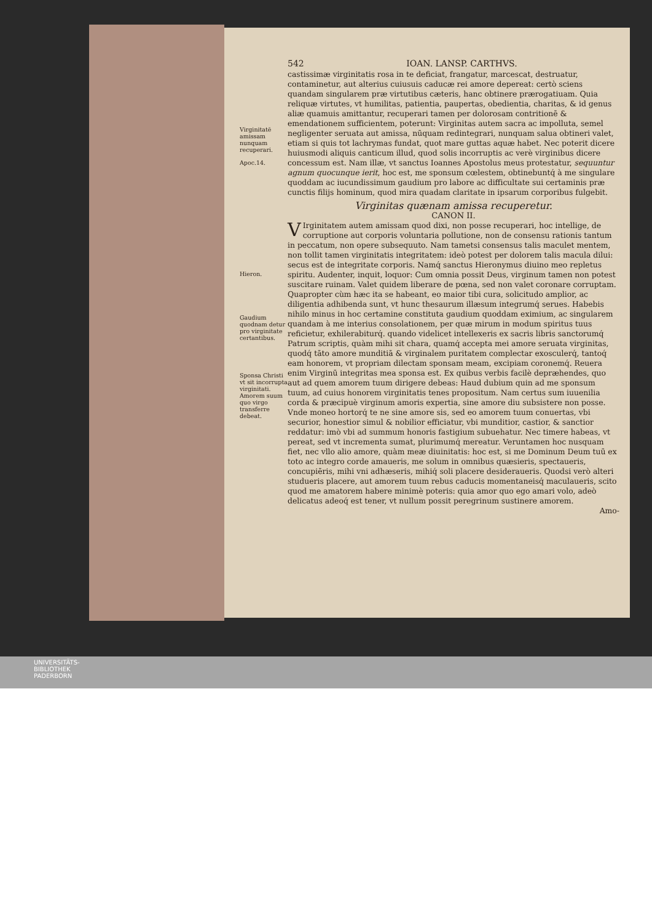Virginitatē amissam nunquam recuperari.
Apoc.14.
Hieron.
Gaudium quodnam detur pro virginitate certantibus.
Sponsa Christi vt sit incorrupta virginitati. Amorem suum quo virgo transferre debeat.
542 IOAN. LANSP. CARTHVS.
castissimæ virginitatis rosa in te deficiat, frangatur, marcescat, destruatur, contaminetur, aut alterius cuiusuis caducæ rei amore depereat: certò sciens quandam singularem præ virtutibus cæteris, hanc obtinere prærogatiuam. Quia reliquæ virtutes, vt humilitas, patientia, paupertas, obedientia, charitas, & id genus aliæ quamuis amittantur, recuperari tamen per dolorosam contritionē & emendationem sufficientem, poterunt: Virginitas autem sacra ac impolluta, semel negligenter seruata aut amissa, nūquam redintegrari, nunquam salua obtineri valet, etiam si quis tot lachrymas fundat, quot mare guttas aquæ habet. Nec poterit dicere huiusmodi aliquis canticum illud, quod solis incorruptis ac verè virginibus dicere concessum est. Nam illæ, vt sanctus Ioannes Apostolus meus protestatur, sequuntur agnum quocunque ierit, hoc est, me sponsum cœlestem, obtinebuntq́ à me singulare quoddam ac iucundissimum gaudium pro labore ac difficultate sui certaminis præ cunctis filijs hominum, quod mira quadam claritate in ipsarum corporibus fulgebit.
Virginitas quænam amissa recuperetur.
CANON II.
VIrginitatem autem amissam quod dixi, non posse recuperari, hoc intellige, de corruptione aut corporis voluntaria pollutione, non de consensu rationis tantum in peccatum, non opere subsequuto. Nam tametsi consensus talis maculet mentem, non tollit tamen virginitatis integritatem: ideò potest per dolorem talis macula dilui: secus est de integritate corporis. Namq́ sanctus Hieronymus diuino meo repletus spiritu. Audenter, inquit, loquor: Cum omnia possit Deus, virginum tamen non potest suscitare ruinam. Valet quidem liberare de pœna, sed non valet coronare corruptam. Quapropter cùm hæc ita se habeant, eo maior tibi cura, solicitudo amplior, ac diligentia adhibenda sunt, vt hunc thesaurum illæsum integrumq́ serues. Habebis nihilo minus in hoc certamine constituta gaudium quoddam eximium, ac singularem quandam à me interius consolationem, per quæ mirum in modum spiritus tuus reficietur, exhilerabiturq́. quando videlicet intellexeris ex sacris libris sanctorumq́ Patrum scriptis, quàm mihi sit chara, quamq́ accepta mei amore seruata virginitas, quodq́ tāto amore munditiā & virginalem puritatem complectar exosculerq́, tantoq́ eam honorem, vt propriam dilectam sponsam meam, excipiam coronemq́. Reuera enim Virginū integritas mea sponsa est. Ex quibus verbis facilè depræhendes, quo aut ad quem amorem tuum dirigere debeas: Haud dubium quin ad me sponsum tuum, ad cuius honorem virginitatis tenes propositum. Nam certus sum iuuenilia corda & præcipuè virginum amoris expertia, sine amore diu subsistere non posse. Vnde moneo hortorq́ te ne sine amore sis, sed eo amorem tuum conuertas, vbi securior, honestior simul & nobilior efficiatur, vbi munditior, castior, & sanctior reddatur: imò vbi ad summum honoris fastigium subuehatur. Nec timere habeas, vt pereat, sed vt incrementa sumat, plurimumq́ mereatur. Veruntamen hoc nusquam fiet, nec vllo alio amore, quàm meæ diuinitatis: hoc est, si me Dominum Deum tuū ex toto ac integro corde amaueris, me solum in omnibus quæsieris, spectaueris, concupiēris, mihi vni adhæseris, mihiq́ soli placere desideraueris. Quodsi verò alteri studueris placere, aut amorem tuum rebus caducis momentaneisq́ maculaueris, scito quod me amatorem habere minimè poteris: quia amor quo ego amari volo, adeò delicatus adeoq́ est tener, vt nullum possit peregrinum sustinere amorem.
Amo-
UNIVERSITÄTS-
BIBLIOTHEK
PADERBORN